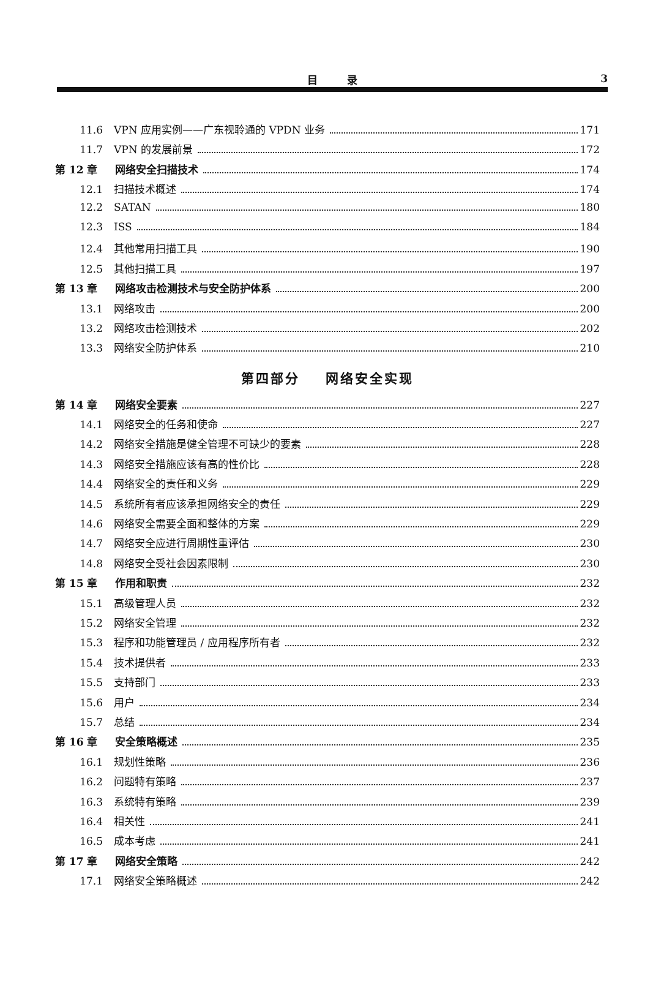目 录 3
11.6 VPN 应用实例——广东视聆通的 VPDN 业务 171
11.7 VPN 的发展前景 172
第 12 章 网络安全扫描技术 174
12.1 扫描技术概述 174
12.2 SATAN 180
12.3 ISS 184
12.4 其他常用扫描工具 190
12.5 其他扫描工具 197
第 13 章 网络攻击检测技术与安全防护体系 200
13.1 网络攻击 200
13.2 网络攻击检测技术 202
13.3 网络安全防护体系 210
第四部分 网络安全实现
第 14 章 网络安全要素 227
14.1 网络安全的任务和使命 227
14.2 网络安全措施是健全管理不可缺少的要素 228
14.3 网络安全措施应该有高的性价比 228
14.4 网络安全的责任和义务 229
14.5 系统所有者应该承担网络安全的责任 229
14.6 网络安全需要全面和整体的方案 229
14.7 网络安全应进行周期性重评估 230
14.8 网络安全受社会因素限制 230
第 15 章 作用和职责 232
15.1 高级管理人员 232
15.2 网络安全管理 232
15.3 程序和功能管理员 / 应用程序所有者 232
15.4 技术提供者 233
15.5 支持部门 233
15.6 用户 234
15.7 总结 234
第 16 章 安全策略概述 235
16.1 规划性策略 236
16.2 问题特有策略 237
16.3 系统特有策略 239
16.4 相关性 241
16.5 成本考虑 241
第 17 章 网络安全策略 242
17.1 网络安全策略概述 242